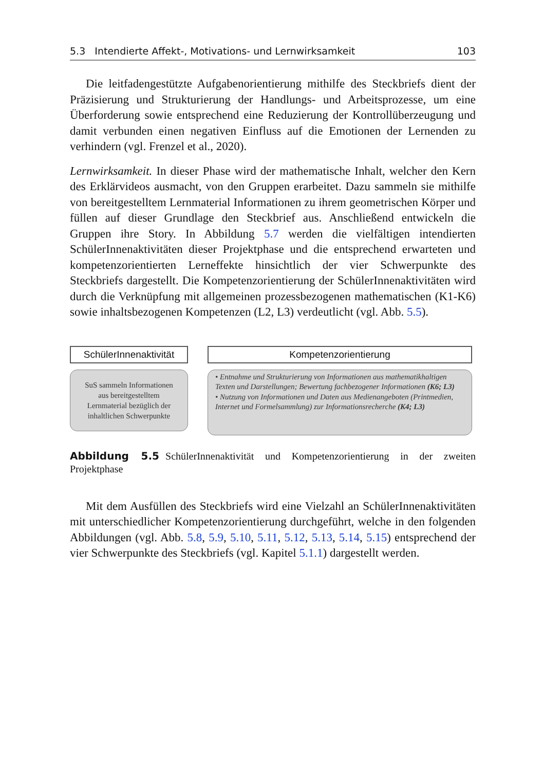5.3 Intendierte Affekt-, Motivations- und Lernwirksamkeit 103
Die leitfadengestützte Aufgabenorientierung mithilfe des Steckbriefs dient der Präzisierung und Strukturierung der Handlungs- und Arbeitsprozesse, um eine Überforderung sowie entsprechend eine Reduzierung der Kontrollüberzeugung und damit verbunden einen negativen Einfluss auf die Emotionen der Lernenden zu verhindern (vgl. Frenzel et al., 2020).
Lernwirksamkeit. In dieser Phase wird der mathematische Inhalt, welcher den Kern des Erklärvideos ausmacht, von den Gruppen erarbeitet. Dazu sammeln sie mithilfe von bereitgestelltem Lernmaterial Informationen zu ihrem geometrischen Körper und füllen auf dieser Grundlage den Steckbrief aus. Anschließend entwickeln die Gruppen ihre Story. In Abbildung 5.7 werden die vielfältigen intendierten SchülerInnenaktivitäten dieser Projektphase und die entsprechend erwarteten und kompetenzorientierten Lerneffekte hinsichtlich der vier Schwerpunkte des Steckbriefs dargestellt. Die Kompetenzorientierung der SchülerInnenaktivitäten wird durch die Verknüpfung mit allgemeinen prozessbezogenen mathematischen (K1-K6) sowie inhaltsbezogenen Kompetenzen (L2, L3) verdeutlicht (vgl. Abb. 5.5).
SchülerInnenaktivität
SuS sammeln Informationen
aus bereitgestelltem
Lernmaterial bezüglich der
inhaltlichen Schwerpunkte
Kompetenzorientierung
• Entnahme und Strukturierung von Informationen aus mathematikhaltigen Texten und Darstellungen; Bewertung fachbezogener Informationen (K6; L3)
• Nutzung von Informationen und Daten aus Medienangeboten (Printmedien, Internet und Formelsammlung) zur Informationsrecherche (K4; L3)
Abbildung 5.5 SchülerInnenaktivität und Kompetenzorientierung in der zweiten Projektphase
Mit dem Ausfüllen des Steckbriefs wird eine Vielzahl an SchülerInnenaktivitäten mit unterschiedlicher Kompetenzorientierung durchgeführt, welche in den folgenden Abbildungen (vgl. Abb. 5.8, 5.9, 5.10, 5.11, 5.12, 5.13, 5.14, 5.15) entsprechend der vier Schwerpunkte des Steckbriefs (vgl. Kapitel 5.1.1) dargestellt werden.